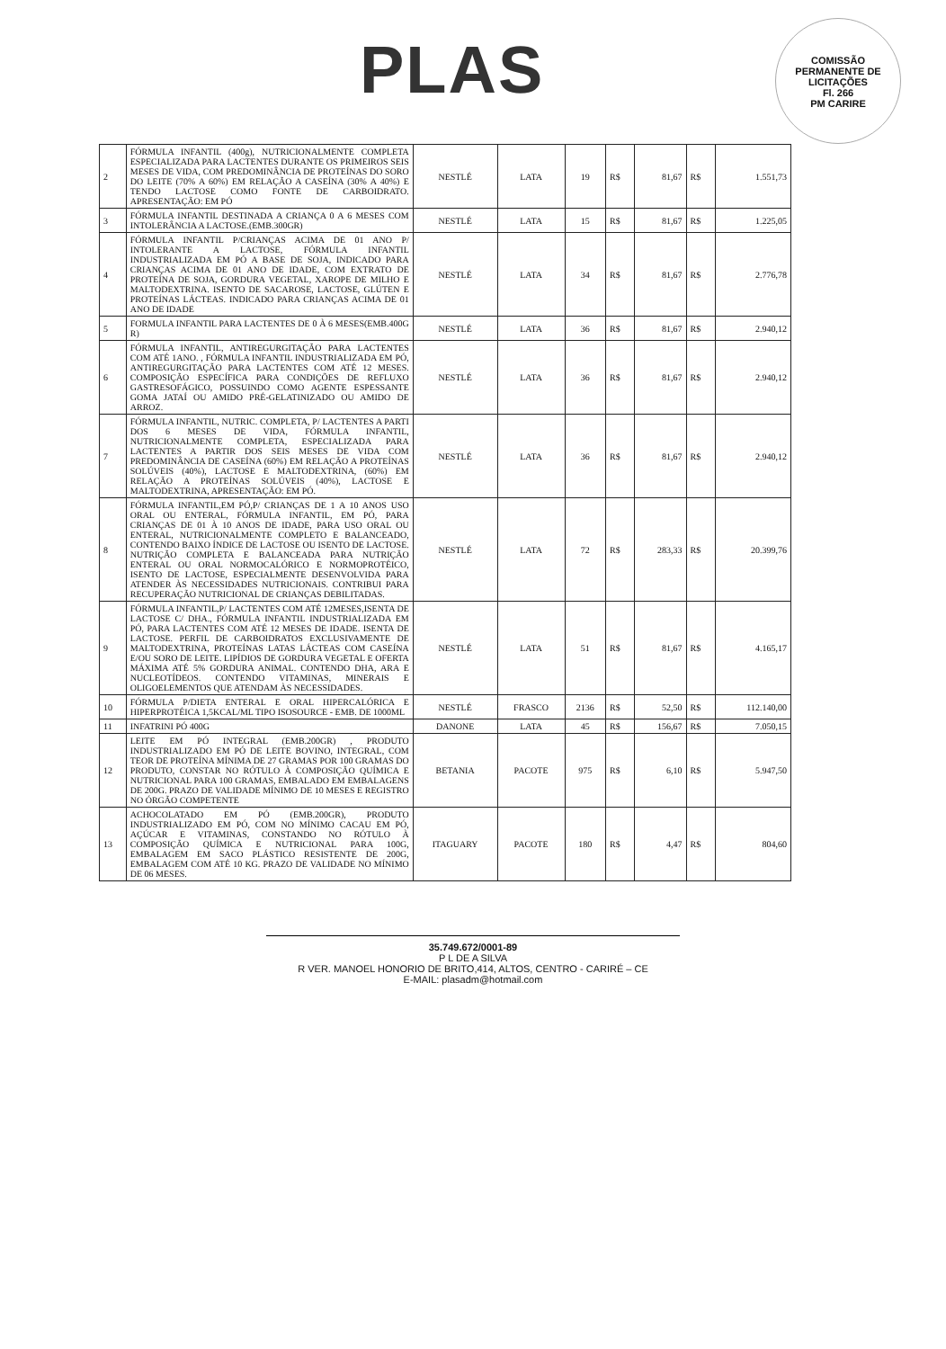PLAS
COMISSÃO PERMANENTE DE LICITAÇÕES
Fl. 266
PM CARIRE
| 2 | FÓRMULA INFANTIL (400g), NUTRICIONALMENTE COMPLETA ESPECIALIZADA PARA LACTENTES DURANTE OS PRIMEIROS SEIS MESES DE VIDA, COM PREDOMINÂNCIA DE PROTEÍNAS DO SORO DO LEITE (70% A 60%) EM RELAÇÃO A CASEÍNA (30% A 40%) E TENDO LACTOSE COMO FONTE DE CARBOIDRATO. APRESENTAÇÃO: EM PÓ | NESTLÉ | LATA | 19 | R$ | 81,67 | R$ | 1.551,73 |
| 3 | FÓRMULA INFANTIL DESTINADA A CRIANÇA 0 A 6 MESES COM INTOLERÂNCIA A LACTOSE.(EMB.300GR) | NESTLÉ | LATA | 15 | R$ | 81,67 | R$ | 1.225,05 |
| 4 | FÓRMULA INFANTIL P/CRIANÇAS ACIMA DE 01 ANO P/ INTOLERANTE A LACTOSE, FÓRMULA INFANTIL INDUSTRIALIZADA EM PÓ A BASE DE SOJA, INDICADO PARA CRIANÇAS ACIMA DE 01 ANO DE IDADE, COM EXTRATO DE PROTEÍNA DE SOJA, GORDURA VEGETAL, XAROPE DE MILHO E MALTODEXTRINA. ISENTO DE SACAROSE, LACTOSE, GLÚTEN E PROTEÍNAS LÁCTEAS. INDICADO PARA CRIANÇAS ACIMA DE 01 ANO DE IDADE | NESTLÉ | LATA | 34 | R$ | 81,67 | R$ | 2.776,78 |
| 5 | FORMULA INFANTIL PARA LACTENTES DE 0 À 6 MESES(EMB.400G R) | NESTLÉ | LATA | 36 | R$ | 81,67 | R$ | 2.940,12 |
| 6 | FÓRMULA INFANTIL, ANTIREGURGITAÇÃO PARA LACTENTES COM ATÉ 1ANO. , FÓRMULA INFANTIL INDUSTRIALIZADA EM PÓ, ANTIREGURGITAÇÃO PARA LACTENTES COM ATÉ 12 MESES. COMPOSIÇÃO ESPECÍFICA PARA CONDIÇÕES DE REFLUXO GASTRESOFÁGICO, POSSUINDO COMO AGENTE ESPESSANTE GOMA JATAÍ OU AMIDO PRÉ-GELATINIZADO OU AMIDO DE ARROZ. | NESTLÉ | LATA | 36 | R$ | 81,67 | R$ | 2.940,12 |
| 7 | FÓRMULA INFANTIL, NUTRIC. COMPLETA, P/ LACTENTES A PARTI DOS 6 MESES DE VIDA, FÓRMULA INFANTIL, NUTRICIONALMENTE COMPLETA, ESPECIALIZADA PARA LACTENTES A PARTIR DOS SEIS MESES DE VIDA COM PREDOMINÂNCIA DE CASEÍNA (60%) EM RELAÇÃO A PROTEÍNAS SOLÚVEIS (40%), LACTOSE E MALTODEXTRINA, (60%) EM RELAÇÃO A PROTEÍNAS SOLÚVEIS (40%), LACTOSE E MALTODEXTRINA, APRESENTAÇÃO: EM PÓ. | NESTLÉ | LATA | 36 | R$ | 81,67 | R$ | 2.940,12 |
| 8 | FÓRMULA INFANTIL,EM PÓ,P/ CRIANÇAS DE 1 A 10 ANOS USO ORAL OU ENTERAL, FÓRMULA INFANTIL, EM PÓ, PARA CRIANÇAS DE 01 À 10 ANOS DE IDADE, PARA USO ORAL OU ENTERAL, NUTRICIONALMENTE COMPLETO E BALANCEADO, CONTENDO BAIXO ÍNDICE DE LACTOSE OU ISENTO DE LACTOSE. NUTRIÇÃO COMPLETA E BALANCEADA PARA NUTRIÇÃO ENTERAL OU ORAL NORMOCALÓRICO E NORMOPROTÉICO, ISENTO DE LACTOSE, ESPECIALMENTE DESENVOLVIDA PARA ATENDER ÀS NECESSIDADES NUTRICIONAIS. CONTRIBUI PARA RECUPERAÇÃO NUTRICIONAL DE CRIANÇAS DEBILITADAS. | NESTLÉ | LATA | 72 | R$ | 283,33 | R$ | 20.399,76 |
| 9 | FÓRMULA INFANTIL,P/ LACTENTES COM ATÉ 12MESES,ISENTA DE LACTOSE C/ DHA., FÓRMULA INFANTIL INDUSTRIALIZADA EM PÓ, PARA LACTENTES COM ATÉ 12 MESES DE IDADE. ISENTA DE LACTOSE. PERFIL DE CARBOIDRATOS EXCLUSIVAMENTE DE MALTODEXTRINA, PROTEÍNAS LATAS LÁCTEAS COM CASEÍNA E/OU SORO DE LEITE. LIPÍDIOS DE GORDURA VEGETAL E OFERTA MÁXIMA ATÉ 5% GORDURA ANIMAL. CONTENDO DHA, ARA E NUCLEOTÍDEOS. CONTENDO VITAMINAS, MINERAIS E OLIGOELEMENTOS QUE ATENDAM ÀS NECESSIDADES. | NESTLÉ | LATA | 51 | R$ | 81,67 | R$ | 4.165,17 |
| 10 | FÓRMULA P/DIETA ENTERAL E ORAL HIPERCALÓRICA E HIPERPROTÉICA 1,5KCAL/ML TIPO ISOSOURCE - EMB. DE 1000ML | NESTLÉ | FRASCO | 2136 | R$ | 52,50 | R$ | 112.140,00 |
| 11 | INFATRINI PÓ 400G | DANONE | LATA | 45 | R$ | 156,67 | R$ | 7.050,15 |
| 12 | LEITE EM PÓ INTEGRAL (EMB.200GR) , PRODUTO INDUSTRIALIZADO EM PÓ DE LEITE BOVINO, INTEGRAL, COM TEOR DE PROTEÍNA MÍNIMA DE 27 GRAMAS POR 100 GRAMAS DO PRODUTO, CONSTAR NO RÓTULO À COMPOSIÇÃO QUÍMICA E NUTRICIONAL PARA 100 GRAMAS, EMBALADO EM EMBALAGENS DE 200G. PRAZO DE VALIDADE MÍNIMO DE 10 MESES E REGISTRO NO ÓRGÃO COMPETENTE | BETANIA | PACOTE | 975 | R$ | 6,10 | R$ | 5.947,50 |
| 13 | ACHOCOLATADO EM PÓ (EMB.200GR), PRODUTO INDUSTRIALIZADO EM PÓ, COM NO MÍNIMO CACAU EM PÓ, AÇÚCAR E VITAMINAS, CONSTANDO NO RÓTULO À COMPOSIÇÃO QUÍMICA E NUTRICIONAL PARA 100G, EMBALAGEM EM SACO PLÁSTICO RESISTENTE DE 200G, EMBALAGEM COM ATÉ 10 KG. PRAZO DE VALIDADE NO MÍNIMO DE 06 MESES. | ITAGUARY | PACOTE | 180 | R$ | 4,47 | R$ | 804,60 |
35.749.672/0001-89
P L DE A SILVA
R VER. MANOEL HONORIO DE BRITO,414, ALTOS, CENTRO - CARIRÉ – CE
E-MAIL: plasadm@hotmail.com